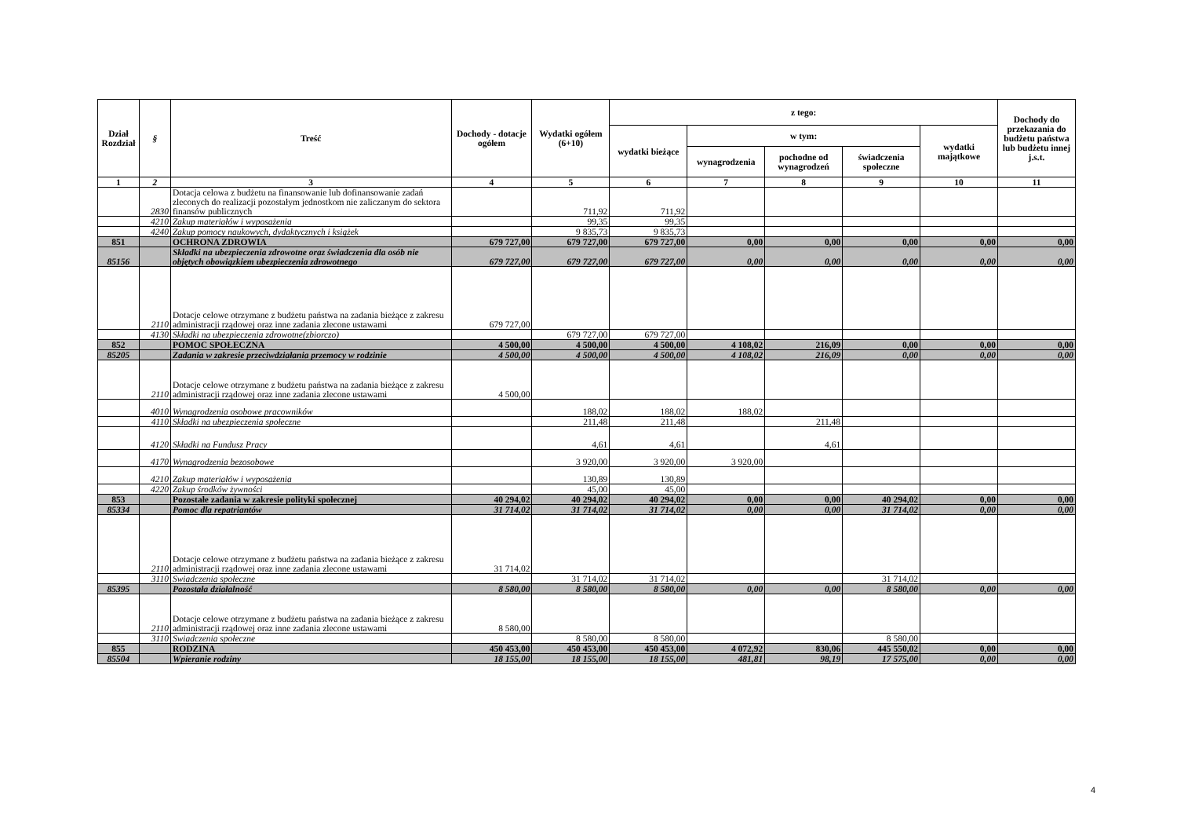| Dział Rozdział | § | Treść | Dochody - dotacje ogółem | Wydatki ogółem (6+10) | z tego: | | | | | Dochody do przekazania do budżetu państwa lub budżetu innej j.s.t. |
| --- | --- | --- | --- | --- | --- | --- | --- | --- | --- | --- |
| | | | | | wydatki bieżące | w tym: | | | wydatki majątkowe | |
| | | | | | | wynagrodzenia | pochodne od wynagrodzeń | świadczenia społeczne | | |
| 1 | 2 | 3 | 4 | 5 | 6 | 7 | 8 | 9 | 10 | 11 |
| | 2830 | Dotacja celowa z budżetu na finansowanie lub dofinansowanie zadań zleconych do realizacji pozostałym jednostkom nie zaliczanym do sektora finansów publicznych | | 711,92 | 711,92 | | | | | |
| | 4210 | Zakup materiałów i wyposażenia | | 99,35 | 99,35 | | | | | |
| | 4240 | Zakup pomocy naukowych, dydaktycznych i książek | | 9 835,73 | 9 835,73 | | | | | |
| 851 | | OCHRONA ZDROWIA | 679 727,00 | 679 727,00 | 679 727,00 | 0,00 | 0,00 | 0,00 | 0,00 | 0,00 |
| 85156 | | Składki na ubezpieczenia zdrowotne oraz świadczenia dla osób nie objętych obowiązkiem ubezpieczenia zdrowotnego | 679 727,00 | 679 727,00 | 679 727,00 | 0,00 | 0,00 | 0,00 | 0,00 | 0,00 |
| | 2110 | Dotacje celowe otrzymane z budżetu państwa na zadania bieżące z zakresu administracji rządowej oraz inne zadania zlecone ustawami | 679 727,00 | | | | | | | |
| | 4130 | Składki na ubezpieczenia zdrowotne(zbiorczo) | | 679 727,00 | 679 727,00 | | | | | |
| 852 | | POMOC SPOŁECZNA | 4 500,00 | 4 500,00 | 4 500,00 | 4 108,02 | 216,09 | 0,00 | 0,00 | 0,00 |
| 85205 | | Zadania w zakresie przeciwdziałania przemocy w rodzinie | 4 500,00 | 4 500,00 | 4 500,00 | 4 108,02 | 216,09 | 0,00 | 0,00 | 0,00 |
| | 2110 | Dotacje celowe otrzymane z budżetu państwa na zadania bieżące z zakresu administracji rządowej oraz inne zadania zlecone ustawami | 4 500,00 | | | | | | | |
| | 4010 | Wynagrodzenia osobowe pracowników | | 188,02 | 188,02 | 188,02 | | | | |
| | 4110 | Składki na ubezpieczenia społeczne | | 211,48 | 211,48 | | 211,48 | | | |
| | 4120 | Składki na Fundusz Pracy | | 4,61 | 4,61 | | 4,61 | | | |
| | 4170 | Wynagrodzenia bezosobowe | | 3 920,00 | 3 920,00 | 3 920,00 | | | | |
| | 4210 | Zakup materiałów i wyposażenia | | 130,89 | 130,89 | | | | | |
| | 4220 | Zakup środków żywności | | 45,00 | 45,00 | | | | | |
| 853 | | Pozostałe zadania w zakresie polityki społecznej | 40 294,02 | 40 294,02 | 40 294,02 | 0,00 | 0,00 | 40 294,02 | 0,00 | 0,00 |
| 85334 | | Pomoc dla repatriantów | 31 714,02 | 31 714,02 | 31 714,02 | 0,00 | 0,00 | 31 714,02 | 0,00 | 0,00 |
| | 2110 | Dotacje celowe otrzymane z budżetu państwa na zadania bieżące z zakresu administracji rządowej oraz inne zadania zlecone ustawami | 31 714,02 | | | | | | | |
| | 3110 | Swiadczenia społeczne | | 31 714,02 | 31 714,02 | | | 31 714,02 | | |
| 85395 | | Pozostała działalność | 8 580,00 | 8 580,00 | 8 580,00 | 0,00 | 0,00 | 8 580,00 | 0,00 | 0,00 |
| | 2110 | Dotacje celowe otrzymane z budżetu państwa na zadania bieżące z zakresu administracji rządowej oraz inne zadania zlecone ustawami | 8 580,00 | | | | | | | |
| | 3110 | Swiadczenia społeczne | | 8 580,00 | 8 580,00 | | | 8 580,00 | | |
| 855 | | RODZINA | 450 453,00 | 450 453,00 | 450 453,00 | 4 072,92 | 830,06 | 445 550,02 | 0,00 | 0,00 |
| 85504 | | Wpieranie rodziny | 18 155,00 | 18 155,00 | 18 155,00 | 481,81 | 98,19 | 17 575,00 | 0,00 | 0,00 |
4